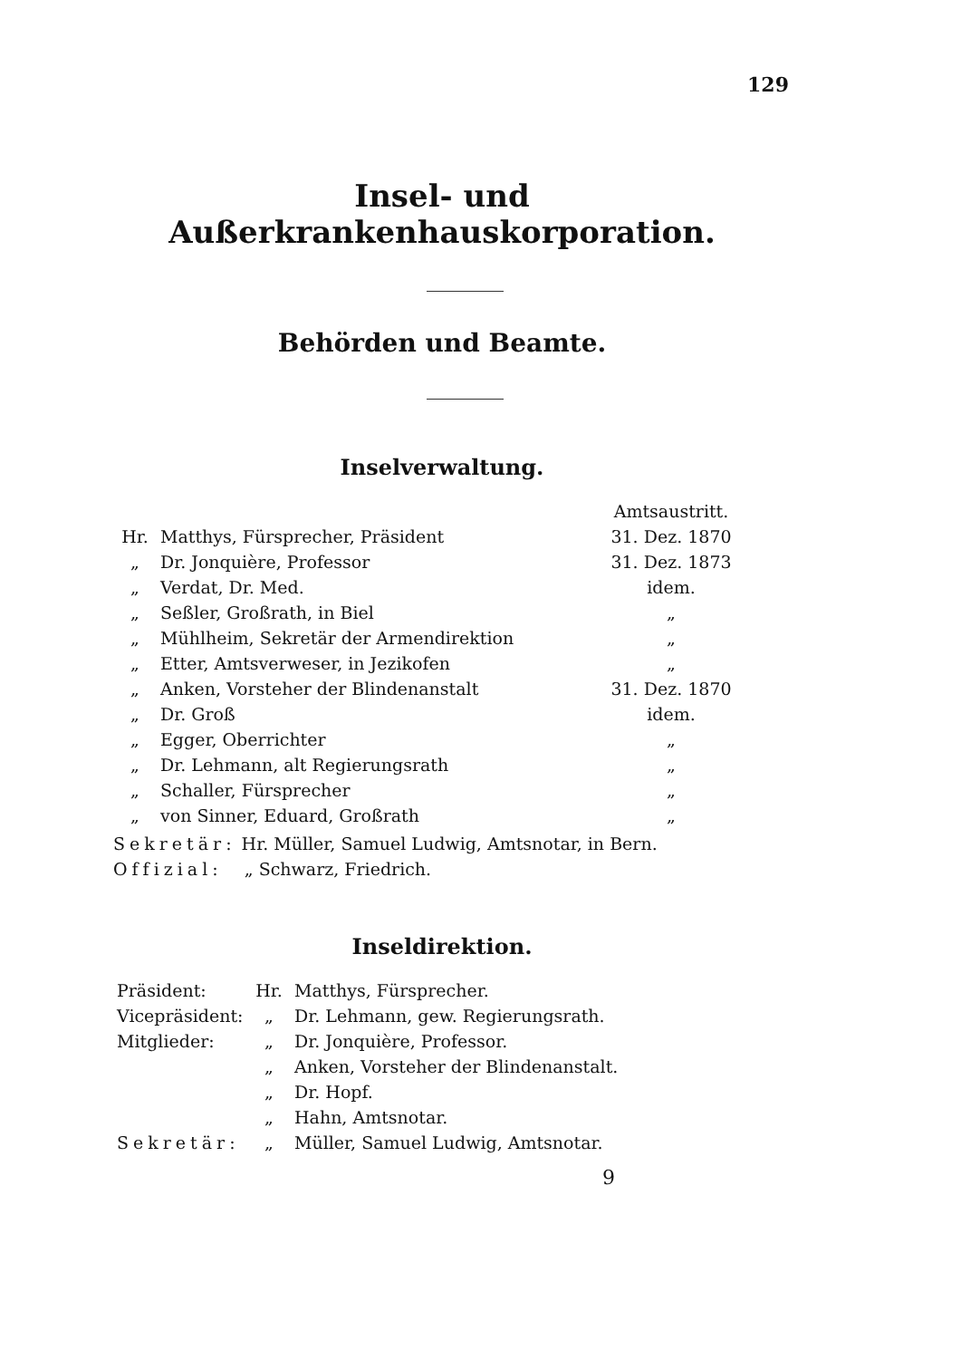129
Insel- und Außerkrankenhauskorporation.
Behörden und Beamte.
Inselverwaltung.
| | | Amtsaustritt. |
| Hr. | Matthys, Fürsprecher, Präsident | 31. Dez. 1870 |
| „ | Dr. Jonquière, Professor | 31. Dez. 1873 |
| „ | Verdat, Dr. Med. | idem. |
| „ | Seßler, Großrath, in Biel | „ |
| „ | Mühlheim, Sekretär der Armendirektion | „ |
| „ | Etter, Amtsverweser, in Jezikofen | „ |
| „ | Anken, Vorsteher der Blindenanstalt | 31. Dez. 1870 |
| „ | Dr. Groß | idem. |
| „ | Egger, Oberrichter | „ |
| „ | Dr. Lehmann, alt Regierungsrath | „ |
| „ | Schaller, Fürsprecher | „ |
| „ | von Sinner, Eduard, Großrath | „ |
Sekretär: Hr. Müller, Samuel Ludwig, Amtsnotar, in Bern.
Offizial: „ Schwarz, Friedrich.
Inseldirektion.
| Präsident: | Hr. | Matthys, Fürsprecher. |
| Vicepräsident: | „ | Dr. Lehmann, gew. Regierungsrath. |
| Mitglieder: | „ | Dr. Jonquière, Professor. |
| | „ | Anken, Vorsteher der Blindenanstalt. |
| | „ | Dr. Hopf. |
| | „ | Hahn, Amtsnotar. |
| Sekretär: | „ | Müller, Samuel Ludwig, Amtsnotar. |
9